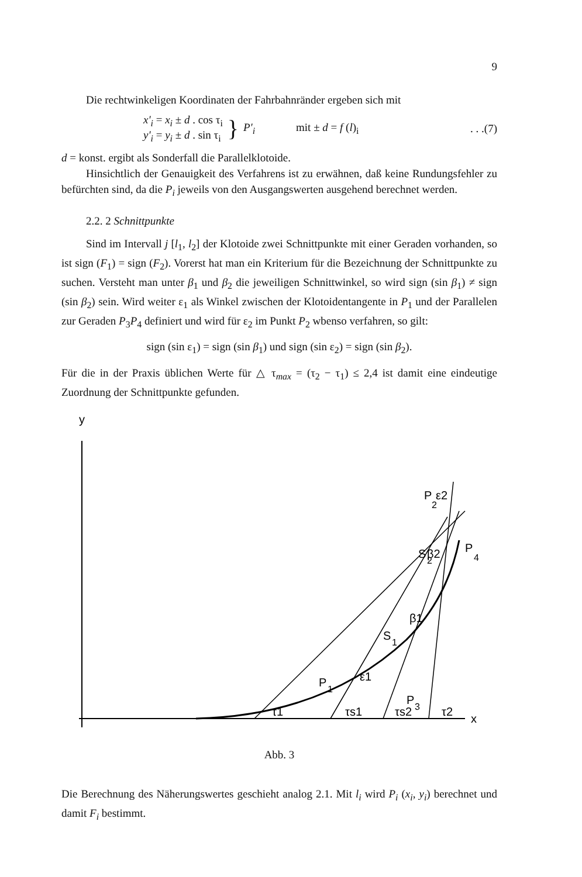9
Die rechtwinkeligen Koordinaten der Fahrbahnränder ergeben sich mit
x'<sub>i</sub> = x<sub>i</sub> ± d . cos τ<sub>i</sub>
y'<sub>i</sub> = y<sub>i</sub> ± d . sin τ<sub>i</sub>
}
P'<sub>i</sub> mit ± d = f (l)<sub>i</sub> . . .(7)
d = konst. ergibt als Sonderfall die Parallelklotoide.
Hinsichtlich der Genauigkeit des Verfahrens ist zu erwähnen, daß keine Rundungsfehler zu befürchten sind, da die P<sub>i</sub> jeweils von den Ausgangswerten ausgehend berechnet werden.
2.2. 2 Schnittpunkte
Sind im Intervall j [l<sub>1</sub>, l<sub>2</sub>] der Klotoide zwei Schnittpunkte mit einer Geraden vorhanden, so ist sign (F<sub>1</sub>) = sign (F<sub>2</sub>). Vorerst hat man ein Kriterium für die Bezeichnung der Schnittpunkte zu suchen. Versteht man unter β<sub>1</sub> und β<sub>2</sub> die jeweiligen Schnittwinkel, so wird sign (sin β<sub>1</sub>) ≠ sign (sin β<sub>2</sub>) sein. Wird weiter ε<sub>1</sub> als Winkel zwischen der Klotoidentangente in P<sub>1</sub> und der Parallelen zur Geraden P<sub>3</sub>P<sub>4</sub> definiert und wird für ε<sub>2</sub> im Punkt P<sub>2</sub> wbenso verfahren, so gilt:
sign (sin ε<sub>1</sub>) = sign (sin β<sub>1</sub>) und sign (sin ε<sub>2</sub>) = sign (sin β<sub>2</sub>).
Für die in der Praxis üblichen Werte für △ τ<sub>max</sub> = (τ<sub>2</sub> − τ<sub>1</sub>) ≤ 2,4 ist damit eine eindeutige Zuordnung der Schnittpunkte gefunden.
y
x
P
1
P
2
P
3
P
4
S
1
S
2
ε2
β2
ε1
β1
τ1
τs1
τs2
τ2
Abb. 3
Die Berechnung des Näherungswertes geschieht analog 2.1. Mit l<sub>i</sub> wird P<sub>i</sub> (x<sub>i</sub>, y<sub>i</sub>) berechnet und damit F<sub>i</sub> bestimmt.